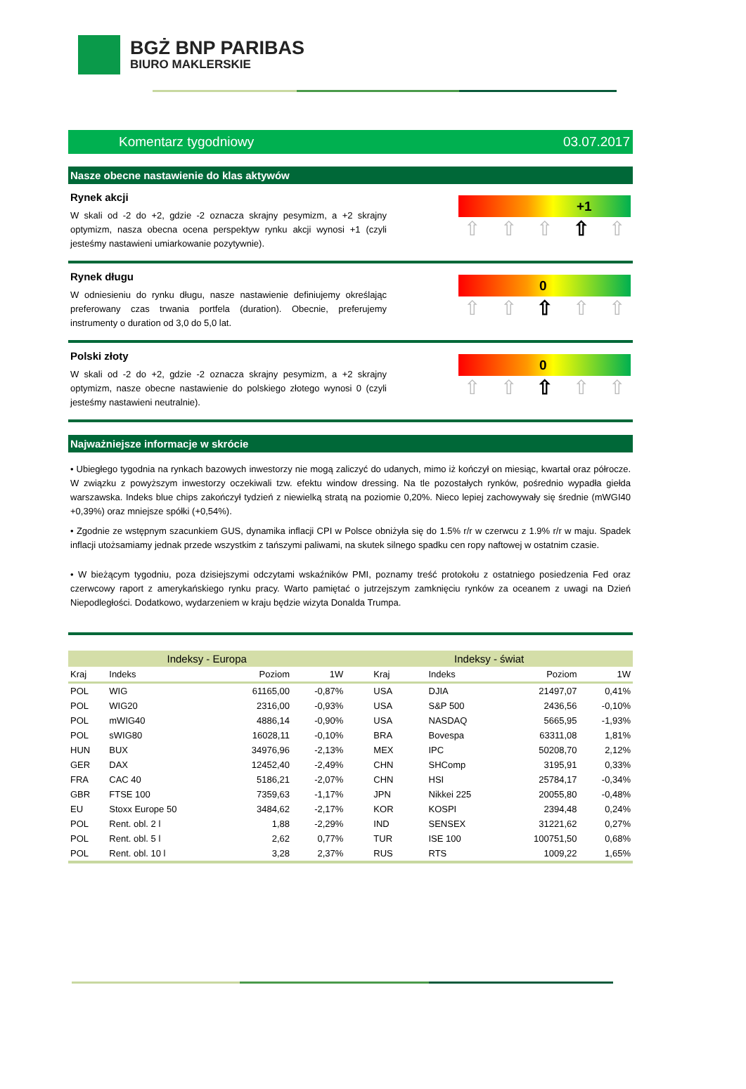BGŻ BNP PARIBAS
BIURO MAKLERSKIE
Komentarz tygodniowy 03.07.2017
Nasze obecne nastawienie do klas aktywów
Rynek akcji
W skali od -2 do +2, gdzie -2 oznacza skrajny pesymizm, a +2 skrajny optymizm, nasza obecna ocena perspektyw rynku akcji wynosi +1 (czyli jesteśmy nastawieni umiarkowanie pozytywnie).
+1
⇧ ⇧ ⇧ ⇧ ⇧
Rynek długu
W odniesieniu do rynku długu, nasze nastawienie definiujemy określając preferowany czas trwania portfela (duration). Obecnie, preferujemy instrumenty o duration od 3,0 do 5,0 lat.
0
⇧ ⇧ ⇧ ⇧ ⇧
Polski złoty
W skali od -2 do +2, gdzie -2 oznacza skrajny pesymizm, a +2 skrajny optymizm, nasze obecne nastawienie do polskiego złotego wynosi 0 (czyli jesteśmy nastawieni neutralnie).
0
⇧ ⇧ ⇧ ⇧ ⇧
Najważniejsze informacje w skrócie
• Ubiegłego tygodnia na rynkach bazowych inwestorzy nie mogą zaliczyć do udanych, mimo iż kończył on miesiąc, kwartał oraz półrocze. W związku z powyższym inwestorzy oczekiwali tzw. efektu window dressing. Na tle pozostałych rynków, pośrednio wypadła giełda warszawska. Indeks blue chips zakończył tydzień z niewielką stratą na poziomie 0,20%. Nieco lepiej zachowywały się średnie (mWGI40 +0,39%) oraz mniejsze spółki (+0,54%).
• Zgodnie ze wstępnym szacunkiem GUS, dynamika inflacji CPI w Polsce obniżyła się do 1.5% r/r w czerwcu z 1.9% r/r w maju. Spadek inflacji utożsamiamy jednak przede wszystkim z tańszymi paliwami, na skutek silnego spadku cen ropy naftowej w ostatnim czasie.
• W bieżącym tygodniu, poza dzisiejszymi odczytami wskaźników PMI, poznamy treść protokołu z ostatniego posiedzenia Fed oraz czerwcowy raport z amerykańskiego rynku pracy. Warto pamiętać o jutrzejszym zamknięciu rynków za oceanem z uwagi na Dzień Niepodległości. Dodatkowo, wydarzeniem w kraju będzie wizyta Donalda Trumpa.
| Indeksy - Europa | | | | Indeksy - świat | | | |
| --- | --- | --- | --- | --- | --- | --- | --- |
| Kraj | Indeks | Poziom | 1W | Kraj | Indeks | Poziom | 1W |
| POL | WIG | 61165,00 | -0,87% | USA | DJIA | 21497,07 | 0,41% |
| POL | WIG20 | 2316,00 | -0,93% | USA | S&P 500 | 2436,56 | -0,10% |
| POL | mWIG40 | 4886,14 | -0,90% | USA | NASDAQ | 5665,95 | -1,93% |
| POL | sWIG80 | 16028,11 | -0,10% | BRA | Bovespa | 63311,08 | 1,81% |
| HUN | BUX | 34976,96 | -2,13% | MEX | IPC | 50208,70 | 2,12% |
| GER | DAX | 12452,40 | -2,49% | CHN | SHComp | 3195,91 | 0,33% |
| FRA | CAC 40 | 5186,21 | -2,07% | CHN | HSI | 25784,17 | -0,34% |
| GBR | FTSE 100 | 7359,63 | -1,17% | JPN | Nikkei 225 | 20055,80 | -0,48% |
| EU | Stoxx Europe 50 | 3484,62 | -2,17% | KOR | KOSPI | 2394,48 | 0,24% |
| POL | Rent. obl. 2 l | 1,88 | -2,29% | IND | SENSEX | 31221,62 | 0,27% |
| POL | Rent. obl. 5 l | 2,62 | 0,77% | TUR | ISE 100 | 100751,50 | 0,68% |
| POL | Rent. obl. 10 l | 3,28 | 2,37% | RUS | RTS | 1009,22 | 1,65% |